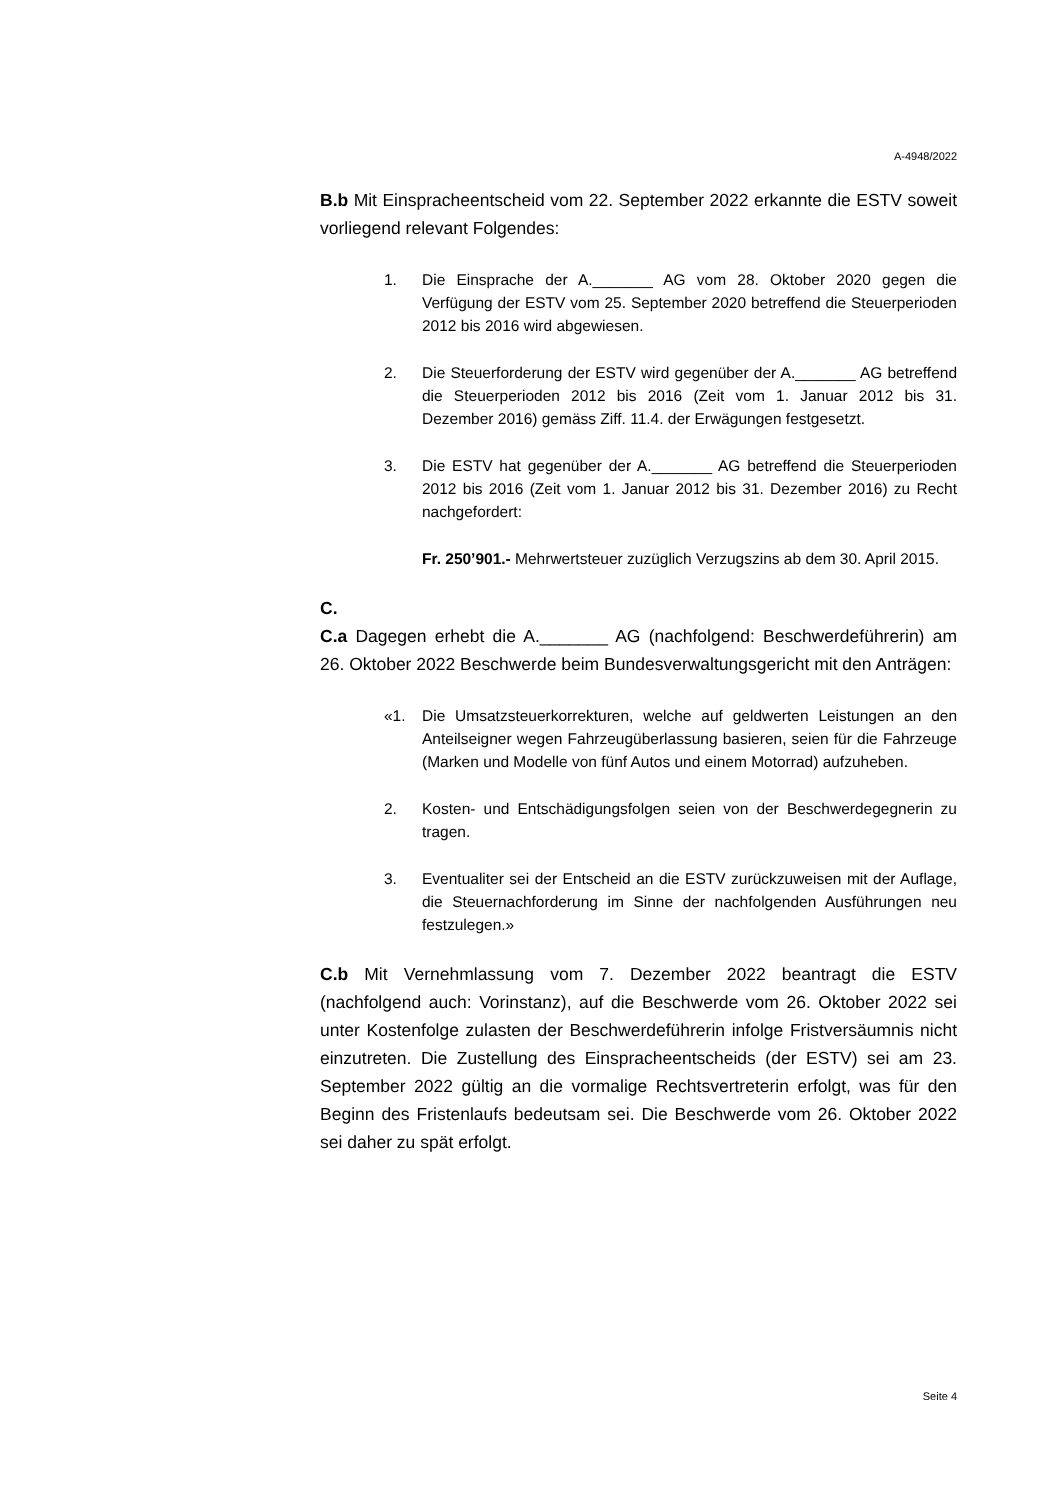A-4948/2022
B.b Mit Einspracheentscheid vom 22. September 2022 erkannte die ESTV soweit vorliegend relevant Folgendes:
1. Die Einsprache der A._______ AG vom 28. Oktober 2020 gegen die Verfügung der ESTV vom 25. September 2020 betreffend die Steuerperioden 2012 bis 2016 wird abgewiesen.
2. Die Steuerforderung der ESTV wird gegenüber der A._______ AG betreffend die Steuerperioden 2012 bis 2016 (Zeit vom 1. Januar 2012 bis 31. Dezember 2016) gemäss Ziff. 11.4. der Erwägungen festgesetzt.
3. Die ESTV hat gegenüber der A._______ AG betreffend die Steuerperioden 2012 bis 2016 (Zeit vom 1. Januar 2012 bis 31. Dezember 2016) zu Recht nachgefordert:
Fr. 250’901.- Mehrwertsteuer zuzüglich Verzugszins ab dem 30. April 2015.
C.
C.a Dagegen erhebt die A._______ AG (nachfolgend: Beschwerdeführerin) am 26. Oktober 2022 Beschwerde beim Bundesverwaltungsgericht mit den Anträgen:
«1. Die Umsatzsteuerkorrekturen, welche auf geldwerten Leistungen an den Anteilseigner wegen Fahrzeugüberlassung basieren, seien für die Fahrzeuge (Marken und Modelle von fünf Autos und einem Motorrad) aufzuheben.
2. Kosten- und Entschädigungsfolgen seien von der Beschwerdegegnerin zu tragen.
3. Eventualiter sei der Entscheid an die ESTV zurückzuweisen mit der Auflage, die Steuernachforderung im Sinne der nachfolgenden Ausführungen neu festzulegen.»
C.b Mit Vernehmlassung vom 7. Dezember 2022 beantragt die ESTV (nachfolgend auch: Vorinstanz), auf die Beschwerde vom 26. Oktober 2022 sei unter Kostenfolge zulasten der Beschwerdeführerin infolge Fristversäumnis nicht einzutreten. Die Zustellung des Einspracheentscheids (der ESTV) sei am 23. September 2022 gültig an die vormalige Rechtsvertreterin erfolgt, was für den Beginn des Fristenlaufs bedeutsam sei. Die Beschwerde vom 26. Oktober 2022 sei daher zu spät erfolgt.
Seite 4